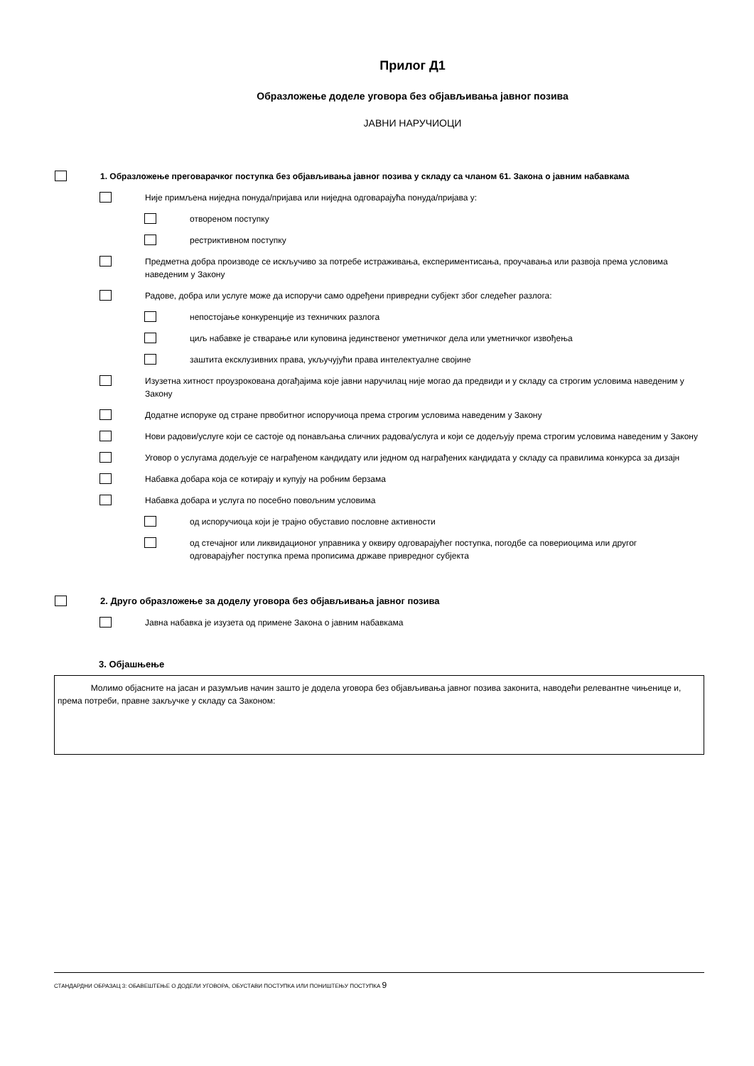Прилог Д1
Образложење доделе уговора без објављивања јавног позива
ЈАВНИ НАРУЧИОЦИ
1. Образложење преговарачког поступка без објављивања јавног позива у складу са чланом 61. Закона о јавним набавкама
Није примљена ниједна понуда/пријава или ниједна одговарајућа понуда/пријава у:
отвореном поступку
рестриктивном поступку
Предметна добра производе се искључиво за потребе истраживања, експериментисања, проучавања или развоја према условима наведеним у Закону
Радове, добра или услуге може да испоручи само одређени привредни субјект због следећег разлога:
непостојање конкуренције из техничких разлога
циљ набавке је стварање или куповина јединственог уметничког дела или уметничког извођења
заштита ексклузивних права, укључујући права интелектуалне својине
Изузетна хитност проузрокована догађајима које јавни наручилац није могао да предвиди и у складу са строгим условима наведеним у Закону
Додатне испоруке од стране првобитног испоручиоца према строгим условима наведеним у Закону
Нови радови/услуге који се састоје од понављања сличних радова/услуга и који се додељују према строгим условима наведеним у Закону
Уговор о услугама додељује се награђеном кандидату или једном од награђених кандидата у складу са правилима конкурса за дизајн
Набавка добара која се котирају и купују на робним берзама
Набавка добара и услуга по посебно повољним условима
од испоручиоца који је трајно обуставио пословне активности
од стечајног или ликвидационог управника у оквиру одговарајућег поступка, погодбе са повериоцима или другог одговарајућег поступка према прописима државе привредног субјекта
2. Друго образложење за доделу уговора без објављивања јавног позива
Јавна набавка је изузета од примене Закона о јавним набавкама
3. Објашњење
Молимо објасните на јасан и разумљив начин зашто је додела уговора без објављивања јавног позива законита, наводећи релевантне чињенице и, према потреби, правне закључке у складу са Законом:
СТАНДАРДНИ ОБРАЗАЦ 3: ОБАВЕШТЕЊЕ О ДОДЕЛИ УГОВОРА, ОБУСТАВИ ПОСТУПКА ИЛИ ПОНИШТЕЊУ ПОСТУПКА 9